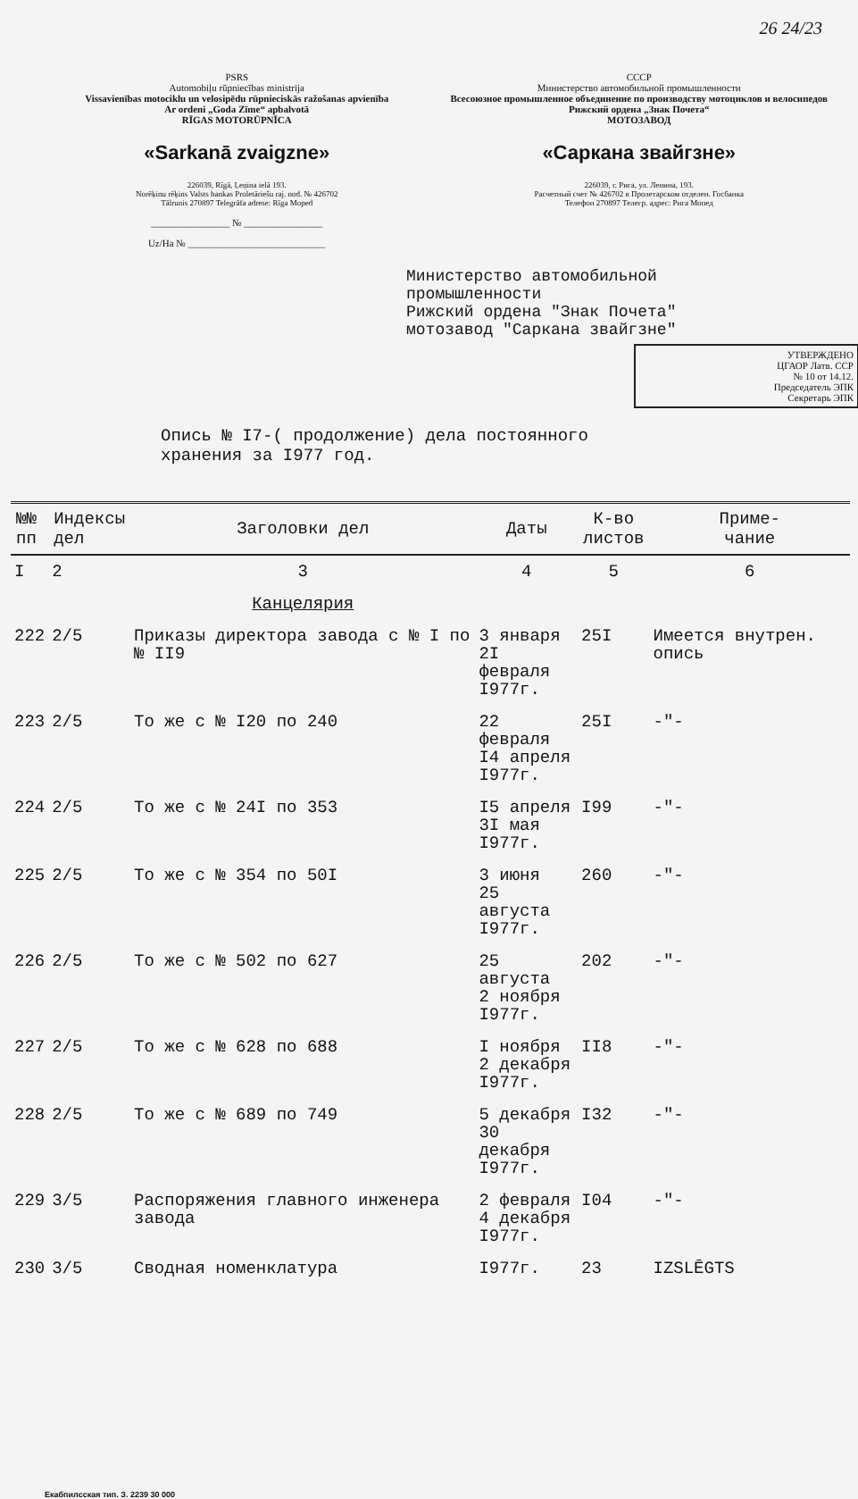26 24/23
PSRS
Automobiļu rūpniecības ministrija
Vissavienības motociklu un velosipēdu rūpnieciskās ražošanas apvienība
Ar ordeni „Goda Zīme“ apbalvotā
RĪGAS MOTORŪPNĪCA
«Sarkanā zvaigzne»
226039, Rīgā, Ļeņina ielā 193.
Norēķinu rēķins Valsts bankas Proletāriešu raj. nod. № 426702
Tālrunis 270897 Telegrāfa adrese: Rīga Moped
________________ № ________________
Uz/На № ____________________________
СССР
Министерство автомобильной промышленности
Всесоюзное промышленное объединение по производству мотоциклов и велосипедов
Рижский ордена „Знак Почета“
МОТОЗАВОД
«Саркана звайгзне»
226039, г. Рига, ул. Ленина, 193.
Расчетный счет № 426702 в Пролетарском отделен. Госбанка
Телефон 270897 Телегр. адрес: Рига Мопед
Министерство автомобильной
промышленности
Рижский ордена "Знак Почета"
мотозавод "Саркана звайгзне"
УТВЕРЖДЕНО
ЦГАОР Латв. ССР
№ 10 от 14.12.
Председатель ЭПК
Секретарь ЭПК
Опись № I7-( продолжение) дела постоянного
хранения за I977 год.
| №№ пп | Индексы дел | Заголовки дел | Даты | К-во листов | Приме- чание |
| --- | --- | --- | --- | --- | --- |
| I | 2 | 3 | 4 | 5 | 6 |
| | | Канцелярия | | | |
| 222 | 2/5 | Приказы директора завода с № I по № II9 | 3 января 2I февраля I977г. | 25I | Имеется внутрен. опись |
| 223 | 2/5 | То же с № I20 по 240 | 22 февраля I4 апреля I977г. | 25I | -"- |
| 224 | 2/5 | То же с № 24I по 353 | I5 апреля 3I мая I977г. | I99 | -"- |
| 225 | 2/5 | То же с № 354 по 50I | 3 июня 25 августа I977г. | 260 | -"- |
| 226 | 2/5 | То же с № 502 по 627 | 25 августа 2 ноября I977г. | 202 | -"- |
| 227 | 2/5 | То же с № 628 по 688 | I ноября 2 декабря I977г. | II8 | -"- |
| 228 | 2/5 | То же с № 689 по 749 | 5 декабря 30 декабря I977г. | I32 | -"- |
| 229 | 3/5 | Распоряжения главного инженера завода | 2 февраля 4 декабря I977г. | I04 | -"- |
| 230 | 3/5 | Сводная номенклатура | I977г. | 23 | IZSLĒGTS |
Екабпилсская тип. З. 2239 30 000